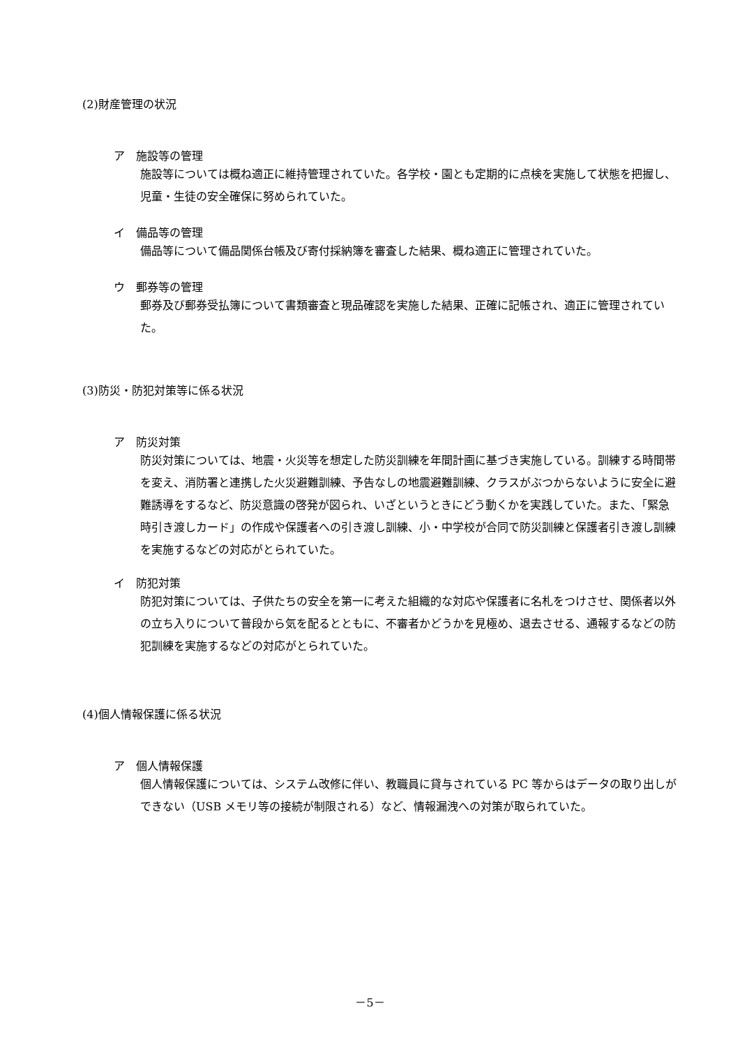(2)財産管理の状況
ア　施設等の管理
施設等については概ね適正に維持管理されていた。各学校・園とも定期的に点検を実施して状態を把握し、児童・生徒の安全確保に努められていた。
イ　備品等の管理
備品等について備品関係台帳及び寄付採納簿を審査した結果、概ね適正に管理されていた。
ウ　郵券等の管理
郵券及び郵券受払簿について書類審査と現品確認を実施した結果、正確に記帳され、適正に管理されていた。
(3)防災・防犯対策等に係る状況
ア　防災対策
防災対策については、地震・火災等を想定した防災訓練を年間計画に基づき実施している。訓練する時間帯を変え、消防署と連携した火災避難訓練、予告なしの地震避難訓練、クラスがぶつからないように安全に避難誘導をするなど、防災意識の啓発が図られ、いざというときにどう動くかを実践していた。また、「緊急時引き渡しカード」の作成や保護者への引き渡し訓練、小・中学校が合同で防災訓練と保護者引き渡し訓練を実施するなどの対応がとられていた。
イ　防犯対策
防犯対策については、子供たちの安全を第一に考えた組織的な対応や保護者に名札をつけさせ、関係者以外の立ち入りについて普段から気を配るとともに、不審者かどうかを見極め、退去させる、通報するなどの防犯訓練を実施するなどの対応がとられていた。
(4)個人情報保護に係る状況
ア　個人情報保護
個人情報保護については、システム改修に伴い、教職員に貸与されている PC 等からはデータの取り出しができない（USB メモリ等の接続が制限される）など、情報漏洩への対策が取られていた。
－5－